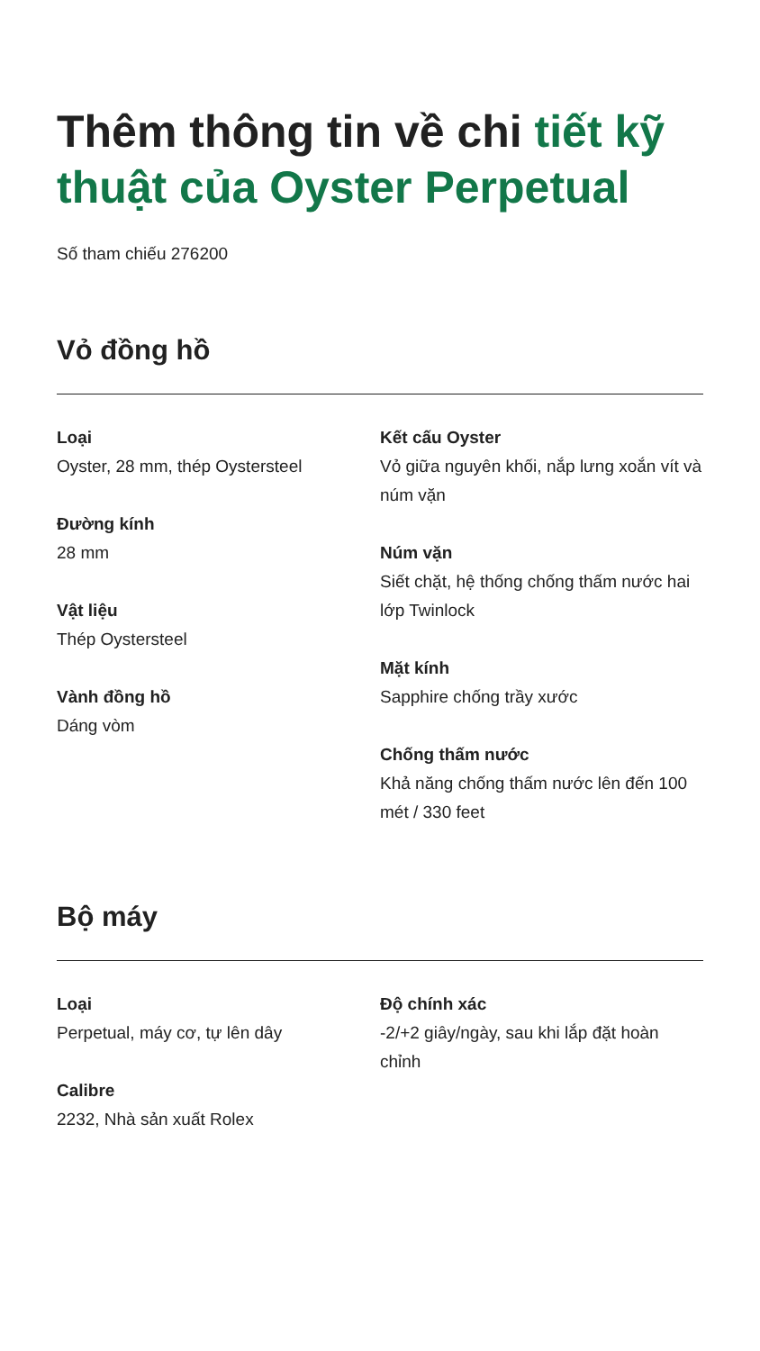Thêm thông tin về chi tiết kỹ thuật của Oyster Perpetual
Số tham chiếu 276200
Vỏ đồng hồ
Loại
Oyster, 28 mm, thép Oystersteel
Đường kính
28 mm
Vật liệu
Thép Oystersteel
Vành đồng hồ
Dáng vòm
Kết cấu Oyster
Vỏ giữa nguyên khối, nắp lưng xoắn vít và núm vặn
Núm vặn
Siết chặt, hệ thống chống thấm nước hai lớp Twinlock
Mặt kính
Sapphire chống trầy xước
Chống thấm nước
Khả năng chống thấm nước lên đến 100 mét / 330 feet
Bộ máy
Loại
Perpetual, máy cơ, tự lên dây
Calibre
2232, Nhà sản xuất Rolex
Độ chính xác
-2/+2 giây/ngày, sau khi lắp đặt hoàn chỉnh